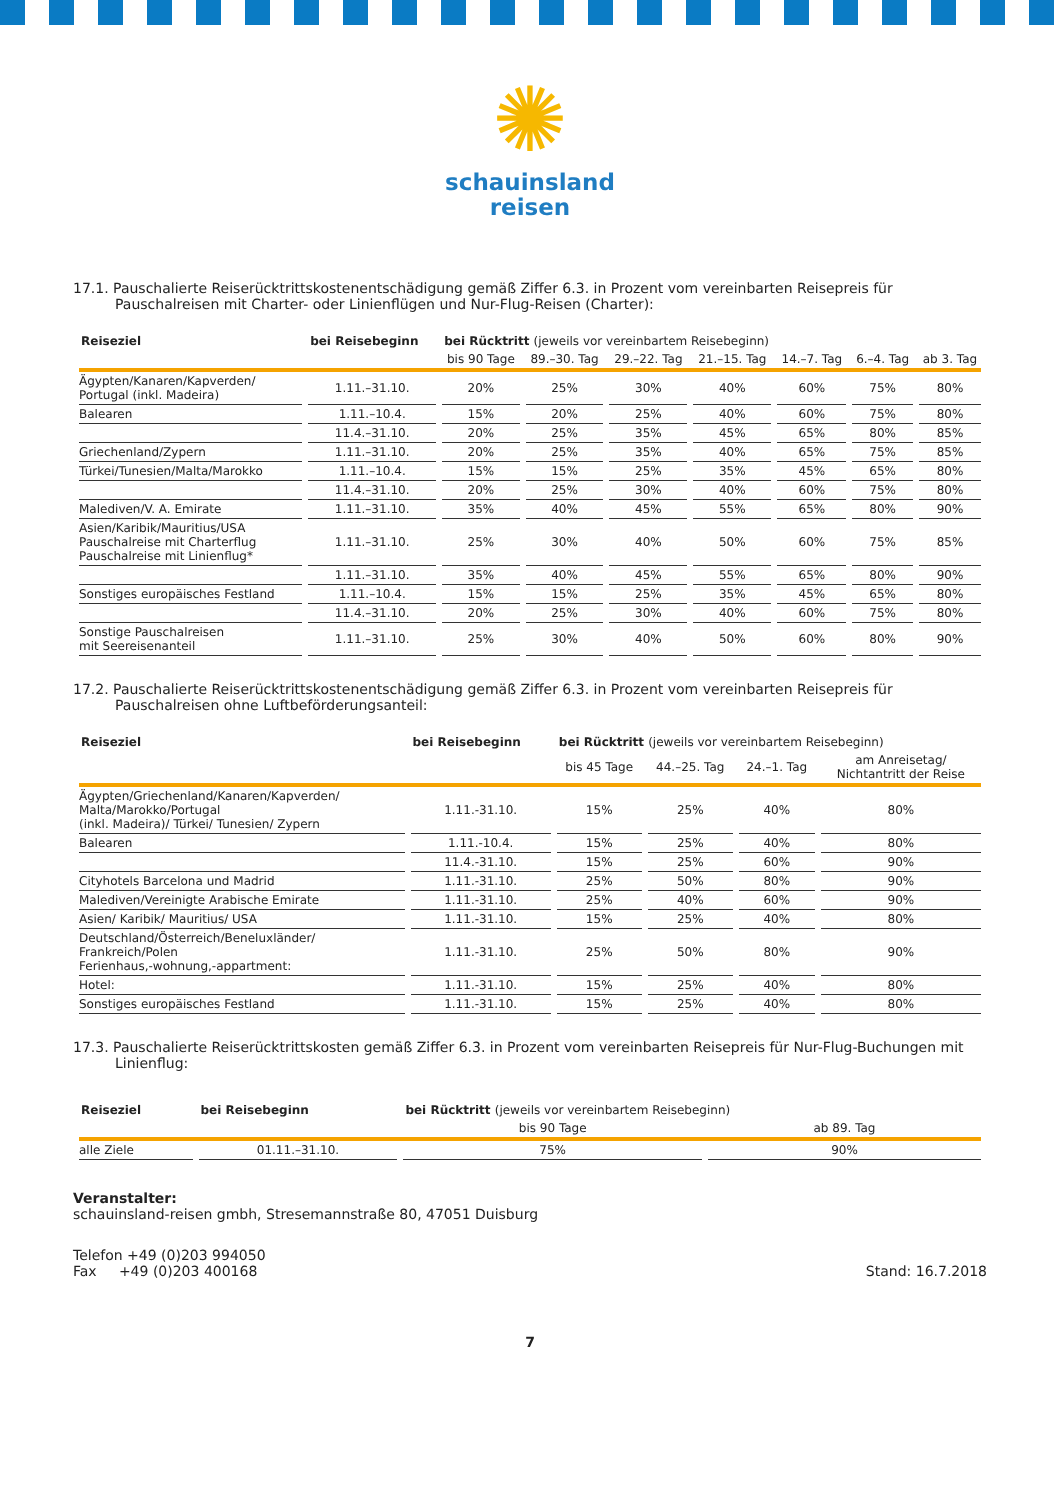✺
schauinsland
reisen
17.1. Pauschalierte Reiserücktrittskostenentschädigung gemäß Ziffer 6.3. in Prozent vom vereinbarten Reisepreis für Pauschalreisen mit Charter- oder Linienflügen und Nur-Flug-Reisen (Charter):
| Reiseziel | bei Reisebeginn | bei Rücktritt (jeweils vor vereinbartem Reisebeginn) | | | | | | |
| --- | --- | --- | --- | --- | --- | --- | --- | --- |
| | | bis 90 Tage | 89.–30. Tag | 29.–22. Tag | 21.–15. Tag | 14.–7. Tag | 6.–4. Tag | ab 3. Tag |
| Ägypten/Kanaren/Kapverden/ Portugal (inkl. Madeira) | 1.11.–31.10. | 20% | 25% | 30% | 40% | 60% | 75% | 80% |
| Balearen | 1.11.–10.4. | 15% | 20% | 25% | 40% | 60% | 75% | 80% |
| | 11.4.–31.10. | 20% | 25% | 35% | 45% | 65% | 80% | 85% |
| Griechenland/Zypern | 1.11.–31.10. | 20% | 25% | 35% | 40% | 65% | 75% | 85% |
| Türkei/Tunesien/Malta/Marokko | 1.11.–10.4. | 15% | 15% | 25% | 35% | 45% | 65% | 80% |
| | 11.4.–31.10. | 20% | 25% | 30% | 40% | 60% | 75% | 80% |
| Malediven/V. A. Emirate | 1.11.–31.10. | 35% | 40% | 45% | 55% | 65% | 80% | 90% |
| Asien/Karibik/Mauritius/USA Pauschalreise mit Charterflug Pauschalreise mit Linienflug* | 1.11.–31.10. | 25% | 30% | 40% | 50% | 60% | 75% | 85% |
| | 1.11.–31.10. | 35% | 40% | 45% | 55% | 65% | 80% | 90% |
| Sonstiges europäisches Festland | 1.11.–10.4. | 15% | 15% | 25% | 35% | 45% | 65% | 80% |
| | 11.4.–31.10. | 20% | 25% | 30% | 40% | 60% | 75% | 80% |
| Sonstige Pauschalreisen mit Seereisenanteil | 1.11.–31.10. | 25% | 30% | 40% | 50% | 60% | 80% | 90% |
17.2. Pauschalierte Reiserücktrittskostenentschädigung gemäß Ziffer 6.3. in Prozent vom vereinbarten Reisepreis für Pauschalreisen ohne Luftbeförderungsanteil:
| Reiseziel | bei Reisebeginn | bei Rücktritt (jeweils vor vereinbartem Reisebeginn) | | | |
| --- | --- | --- | --- | --- | --- |
| | | bis 45 Tage | 44.–25. Tag | 24.–1. Tag | am Anreisetag/ Nichtantritt der Reise |
| Ägypten/Griechenland/Kanaren/Kapverden/ Malta/Marokko/Portugal (inkl. Madeira)/ Türkei/ Tunesien/ Zypern | 1.11.-31.10. | 15% | 25% | 40% | 80% |
| Balearen | 1.11.-10.4. | 15% | 25% | 40% | 80% |
| | 11.4.-31.10. | 15% | 25% | 60% | 90% |
| Cityhotels Barcelona und Madrid | 1.11.-31.10. | 25% | 50% | 80% | 90% |
| Malediven/Vereinigte Arabische Emirate | 1.11.-31.10. | 25% | 40% | 60% | 90% |
| Asien/ Karibik/ Mauritius/ USA | 1.11.-31.10. | 15% | 25% | 40% | 80% |
| Deutschland/Österreich/Beneluxländer/ Frankreich/Polen Ferienhaus,-wohnung,-appartment: | 1.11.-31.10. | 25% | 50% | 80% | 90% |
| Hotel: | 1.11.-31.10. | 15% | 25% | 40% | 80% |
| Sonstiges europäisches Festland | 1.11.-31.10. | 15% | 25% | 40% | 80% |
17.3. Pauschalierte Reiserücktrittskosten gemäß Ziffer 6.3. in Prozent vom vereinbarten Reisepreis für Nur-Flug-Buchungen mit Linienflug:
| Reiseziel | bei Reisebeginn | bei Rücktritt (jeweils vor vereinbartem Reisebeginn) | |
| --- | --- | --- | --- |
| | | bis 90 Tage | ab 89. Tag |
| alle Ziele | 01.11.–31.10. | 75% | 90% |
Veranstalter:
schauinsland-reisen gmbh, Stresemannstraße 80, 47051 Duisburg
Telefon +49 (0)203 994050
Fax +49 (0)203 400168
Stand: 16.7.2018
7